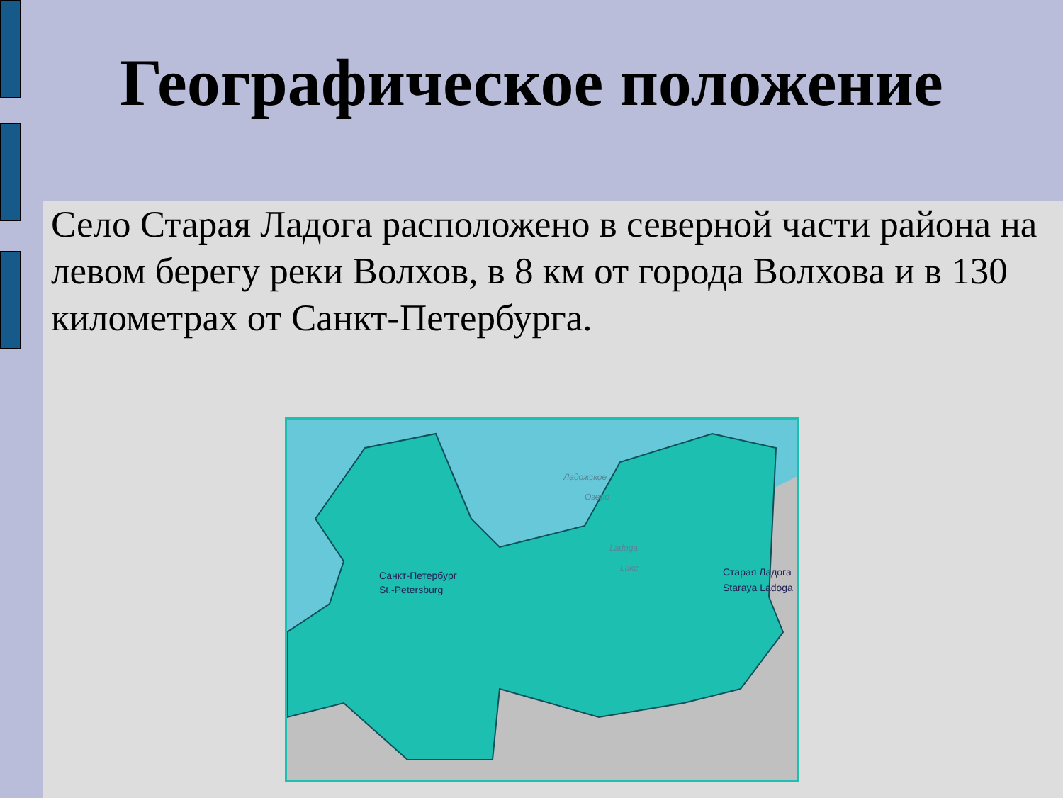Географическое положение
Село Старая Ладога расположено в северной части района на левом берегу реки Волхов, в 8 км от города Волхова и в 130 километрах от Санкт-Петербурга.
Санкт-Петербург
St.-Petersburg
Ладожское
Озеро
Ladoga
Lake
Старая Ладога
Staraya Ladoga